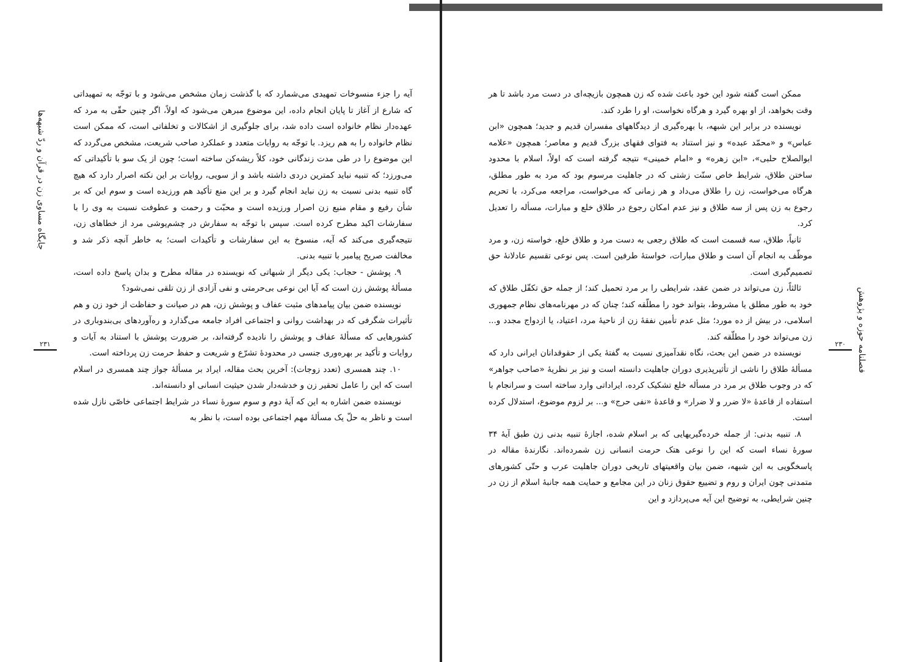فصلنامه حوزه و پژوهش
۲۳۰
ممکن است گفته شود این خود باعث شده که زن همچون بازیچه‌ای در دست مرد باشد تا هر وقت بخواهد، از او بهره گیرد و هرگاه نخواست، او را طرد کند.
نویسنده در برابر این شبهه، با بهره‌گیری از دیدگاههای مفسران قدیم و جدید؛ همچون «ابن عباس» و «محمّد عبده» و نیز استناد به فتوای فقهای بزرگ قدیم و معاصر؛ همچون «علامه ابوالصلاح حلبی»، «ابن زهره» و «امام خمینی» نتیجه گرفته است که اولاً، اسلام با محدود ساختن طلاق، شرایط خاص سنّت زشتی که در جاهلیت مرسوم بود که مرد به طور مطلق، هرگاه می‌خواست، زن را طلاق می‌داد و هر زمانی که می‌خواست، مراجعه می‌کرد، با تحریم رجوع به زن پس از سه طلاق و نیز عدم امکان رجوع در طلاق خلع و مبارات، مسأله را تعدیل کرد.
ثانیاً، طلاق، سه قسمت است که طلاق رجعی به دست مرد و طلاق خلع، خواسته زن، و مرد موظّف به انجام آن است و طلاق مبارات، خواستهٔ طرفین است. پس نوعی تقسیم عادلانهٔ حق تصمیم‌گیری است.
ثالثاً، زن می‌تواند در ضمن عقد، شرایطی را بر مرد تحمیل کند؛ از جمله حق تکفّل طلاق که خود به طور مطلق یا مشروط، بتواند خود را مطلّقه کند؛ چنان که در مهرنامه‌های نظام جمهوری اسلامی، در بیش از ده مورد؛ مثل عدم تأمین نفقهٔ زن از ناحیهٔ مرد، اعتیاد، یا ازدواج مجدد و... زن می‌تواند خود را مطلّقه کند.
نویسنده در ضمن این بحث، نگاه نقدآمیزی نسبت به گفتهٔ یکی از حقوقدانان ایرانی دارد که مسألهٔ طلاق را ناشی از تأثیرپذیری دوران جاهلیت دانسته است و نیز بر نظریهٔ «صاحب جواهر» که در وجوب طلاق بر مرد در مسأله خلع تشکیک کرده، ایراداتی وارد ساخته است و سرانجام با استفاده از قاعدهٔ «لا ضرر و لا ضرار» و قاعدهٔ «نفی حرج» و... بر لزوم موضوع، استدلال کرده است.
۸. تنبیه بدنی: از جمله خرده‌گیریهایی که بر اسلام شده، اجازهٔ تنبیه بدنی زن طبق آیهٔ ۳۴ سورهٔ نساء است که این را نوعی هتک حرمت انسانی زن شمرده‌اند. نگارندهٔ مقاله در پاسخگویی به این شبهه، ضمن بیان واقعیتهای تاریخی دوران جاهلیت عرب و حتّی کشورهای متمدنی چون ایران و روم و تضییع حقوق زنان در این مجامع و حمایت همه جانبهٔ اسلام از زن در چنین شرایطی، به توضیح این آیه می‌پردازد و این
جایگاه مساوی زن در قرآن و ردّ شبهه‌ها
۲۳۱
آیه را جزء منسوخات تمهیدی می‌شمارد که با گذشت زمان مشخص می‌شود و با توجّه به تمهیداتی که شارع از آغاز تا پایان انجام داده، این موضوع مبرهن می‌شود که اولاً، اگر چنین حقّی به مرد که عهده‌دار نظام خانواده است داده شد، برای جلوگیری از اشکالات و تخلفاتی است، که ممکن است نظام خانواده را به هم ریزد. با توجّه به روایات متعدد و عملکرد صاحب شریعت، مشخص می‌گردد که این موضوع را در طی مدت زندگانی خود، کلاً ریشه‌کن ساخته است؛ چون از یک سو با تأکیداتی که می‌ورزد؛ که تنبیه نباید کمترین دردی داشته باشد و از سویی، روایات بر این نکته اصرار دارد که هیچ گاه تنبیه بدنی نسبت به زن نباید انجام گیرد و بر این منع تأکید هم ورزیده است و سوم این که بر شأن رفیع و مقام منیع زن اصرار ورزیده است و محبّت و رحمت و عطوفت نسبت به وی را با سفارشات اکید مطرح کرده است. سپس با توجّه به سفارش در چشم‌پوشی مرد از خطاهای زن، نتیجه‌گیری می‌کند که آیه، منسوخ به این سفارشات و تأکیدات است؛ به خاطر آنچه ذکر شد و مخالفت صریح پیامبر با تنبیه بدنی.
۹. پوشش - حجاب: یکی دیگر از شبهاتی که نویسنده در مقاله مطرح و بدان پاسخ داده است، مسألهٔ پوشش زن است که آیا این نوعی بی‌حرمتی و نفی آزادی از زن تلقی نمی‌شود؟
نویسنده ضمن بیان پیامدهای مثبت عفاف و پوشش زن، هم در صیانت و حفاظت از خود زن و هم تأثیرات شگرفی که در بهداشت روانی و اجتماعی افراد جامعه می‌گذارد و ره‌آوردهای بی‌بندوباری در کشورهایی که مسألهٔ عفاف و پوشش را نادیده گرفته‌اند، بر ضرورت پوشش با استناد به آیات و روایات و تأکید بر بهره‌وری جنسی در محدودهٔ تشرّع و شریعت و حفظ حرمت زن پرداخته است.
۱۰. چند همسری (تعدد زوجات): آخرین بحث مقاله، ایراد بر مسألهٔ جواز چند همسری در اسلام است که این را عامل تحقیر زن و خدشه‌دار شدن حیثیت انسانی او دانسته‌اند.
نویسنده ضمن اشاره به این که آیهٔ دوم و سوم سورهٔ نساء در شرایط اجتماعی خاصّی نازل شده است و ناظر به حلّ یک مسألهٔ مهم اجتماعی بوده است، با نظر به